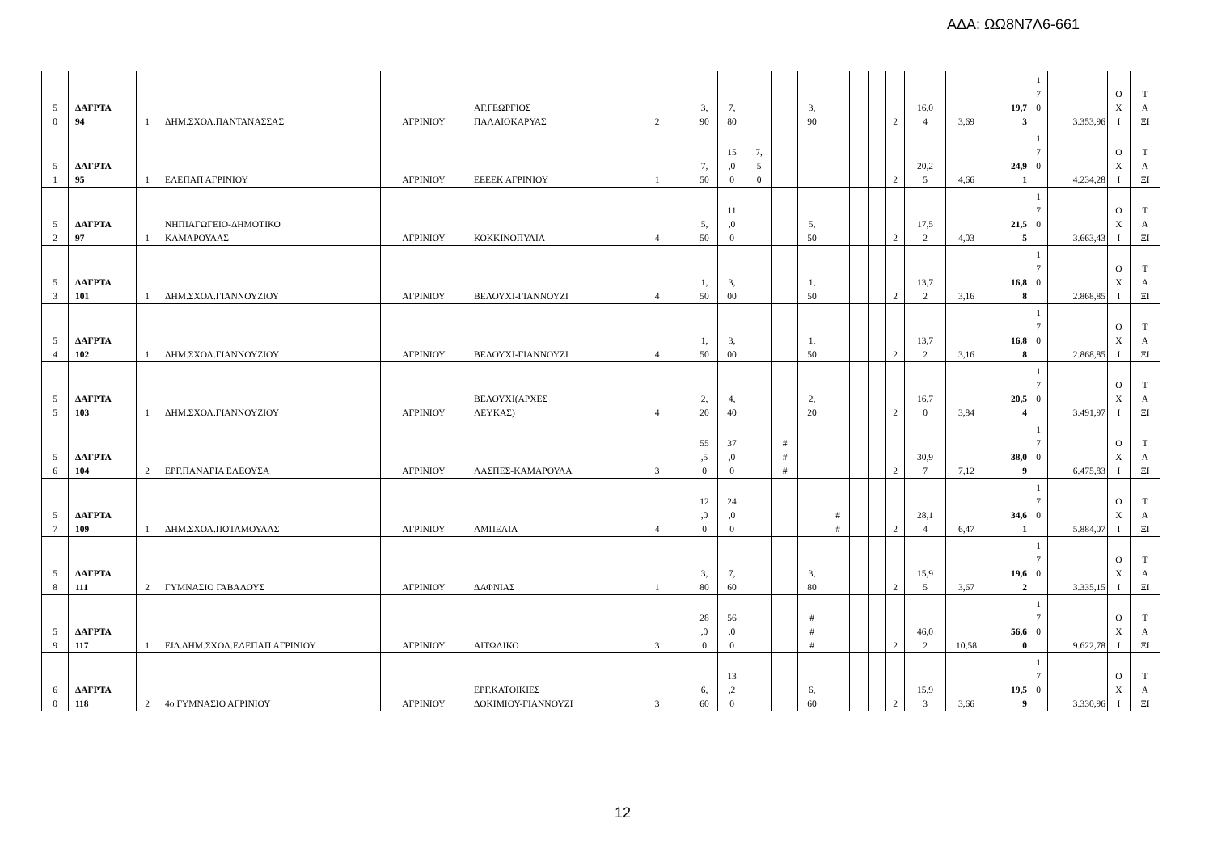ΑΔΑ: ΩΩ8Ν7Λ6-661
| 5 0 | ΔΑΓΡΤΑ 94 | 1 | ΔΗΜ.ΣΧΟΛ.ΠΑΝΤΑΝΑΣΣΑΣ | ΑΓΡΙΝΙΟΥ | ΑΓ.ΓΕΩΡΓΙΟΣ ΠΑΛΑΙΟΚΑΡΥΑΣ | 2 | 3, 90 | 7, 80 | | | 3, 90 | | | | 2 | 16,0 4 | 3,69 | 19,7 3 | 1 7 0 | 3.353,96 | Ο Χ Ι | Τ Α ΞΙ |
| 5 1 | ΔΑΓΡΤΑ 95 | 1 | ΕΛΕΠΑΠ ΑΓΡΙΝΙΟΥ | ΑΓΡΙΝΙΟΥ | ΕΕΕΕΚ ΑΓΡΙΝΙΟΥ | 1 | 7, 50 | 15 ,0 0 | 7, 5 0 | | | | | | 2 | 20,2 5 | 4,66 | 24,9 1 | 1 7 0 | 4.234,28 | Ο Χ Ι | Τ Α ΞΙ |
| 5 2 | ΔΑΓΡΤΑ 97 | 1 | ΝΗΠΙΑΓΩΓΕΙΟ-ΔΗΜΟΤΙΚΟ ΚΑΜΑΡΟΥΛΑΣ | ΑΓΡΙΝΙΟΥ | ΚΟΚΚΙΝΟΠΥΛΙΑ | 4 | 5, 50 | 11 ,0 0 | | | 5, 50 | | | | 2 | 17,5 2 | 4,03 | 21,5 5 | 1 7 0 | 3.663,43 | Ο Χ Ι | Τ Α ΞΙ |
| 5 3 | ΔΑΓΡΤΑ 101 | 1 | ΔΗΜ.ΣΧΟΛ.ΓΙΑΝΝΟΥΖΙΟΥ | ΑΓΡΙΝΙΟΥ | ΒΕΛΟΥΧΙ-ΓΙΑΝΝΟΥΖΙ | 4 | 1, 50 | 3, 00 | | | 1, 50 | | | | 2 | 13,7 2 | 3,16 | 16,8 8 | 1 7 0 | 2.868,85 | Ο Χ Ι | Τ Α ΞΙ |
| 5 4 | ΔΑΓΡΤΑ 102 | 1 | ΔΗΜ.ΣΧΟΛ.ΓΙΑΝΝΟΥΖΙΟΥ | ΑΓΡΙΝΙΟΥ | ΒΕΛΟΥΧΙ-ΓΙΑΝΝΟΥΖΙ | 4 | 1, 50 | 3, 00 | | | 1, 50 | | | | 2 | 13,7 2 | 3,16 | 16,8 8 | 1 7 0 | 2.868,85 | Ο Χ Ι | Τ Α ΞΙ |
| 5 5 | ΔΑΓΡΤΑ 103 | 1 | ΔΗΜ.ΣΧΟΛ.ΓΙΑΝΝΟΥΖΙΟΥ | ΑΓΡΙΝΙΟΥ | ΒΕΛΟΥΧΙ(ΑΡΧΕΣ ΛΕΥΚΑΣ) | 4 | 2, 20 | 4, 40 | | | 2, 20 | | | | 2 | 16,7 0 | 3,84 | 20,5 4 | 1 7 0 | 3.491,97 | Ο Χ Ι | Τ Α ΞΙ |
| 5 6 | ΔΑΓΡΤΑ 104 | 2 | ΕΡΓ.ΠΑΝΑΓΙΑ ΕΛΕΟΥΣΑ | ΑΓΡΙΝΙΟΥ | ΛΑΣΠΕΣ-ΚΑΜΑΡΟΥΛΑ | 3 | 55 ,5 0 | 37 ,0 0 | | # # # | | | | | 2 | 30,9 7 | 7,12 | 38,0 9 | 1 7 0 | 6.475,83 | Ο Χ Ι | Τ Α ΞΙ |
| 5 7 | ΔΑΓΡΤΑ 109 | 1 | ΔΗΜ.ΣΧΟΛ.ΠΟΤΑΜΟΥΛΑΣ | ΑΓΡΙΝΙΟΥ | ΑΜΠΕΛΙΑ | 4 | 12 ,0 0 | 24 ,0 0 | | | | # # | | | 2 | 28,1 4 | 6,47 | 34,6 1 | 1 7 0 | 5.884,07 | Ο Χ Ι | Τ Α ΞΙ |
| 5 8 | ΔΑΓΡΤΑ 111 | 2 | ΓΥΜΝΑΣΙΟ ΓΑΒΑΛΟΥΣ | ΑΓΡΙΝΙΟΥ | ΔΑΦΝΙΑΣ | 1 | 3, 80 | 7, 60 | | | 3, 80 | | | | 2 | 15,9 5 | 3,67 | 19,6 2 | 1 7 0 | 3.335,15 | Ο Χ Ι | Τ Α ΞΙ |
| 5 9 | ΔΑΓΡΤΑ 117 | 1 | ΕΙΔ.ΔΗΜ.ΣΧΟΛ.ΕΛΕΠΑΠ ΑΓΡΙΝΙΟΥ | ΑΓΡΙΝΙΟΥ | ΑΙΤΩΛΙΚΟ | 3 | 28 ,0 0 | 56 ,0 0 | | | # # # | | | | 2 | 46,0 2 | 10,58 | 56,6 0 | 1 7 0 | 9.622,78 | Ο Χ Ι | Τ Α ΞΙ |
| 6 0 | ΔΑΓΡΤΑ 118 | 2 | 4ο ΓΥΜΝΑΣΙΟ ΑΓΡΙΝΙΟΥ | ΑΓΡΙΝΙΟΥ | ΕΡΓ.ΚΑΤΟΙΚΙΕΣ ΔΟΚΙΜΙΟΥ-ΓΙΑΝΝΟΥΖΙ | 3 | 6, 60 | 13 ,2 0 | | | 6, 60 | | | | 2 | 15,9 3 | 3,66 | 19,5 9 | 1 7 0 | 3.330,96 | Ο Χ Ι | Τ Α ΞΙ |
12